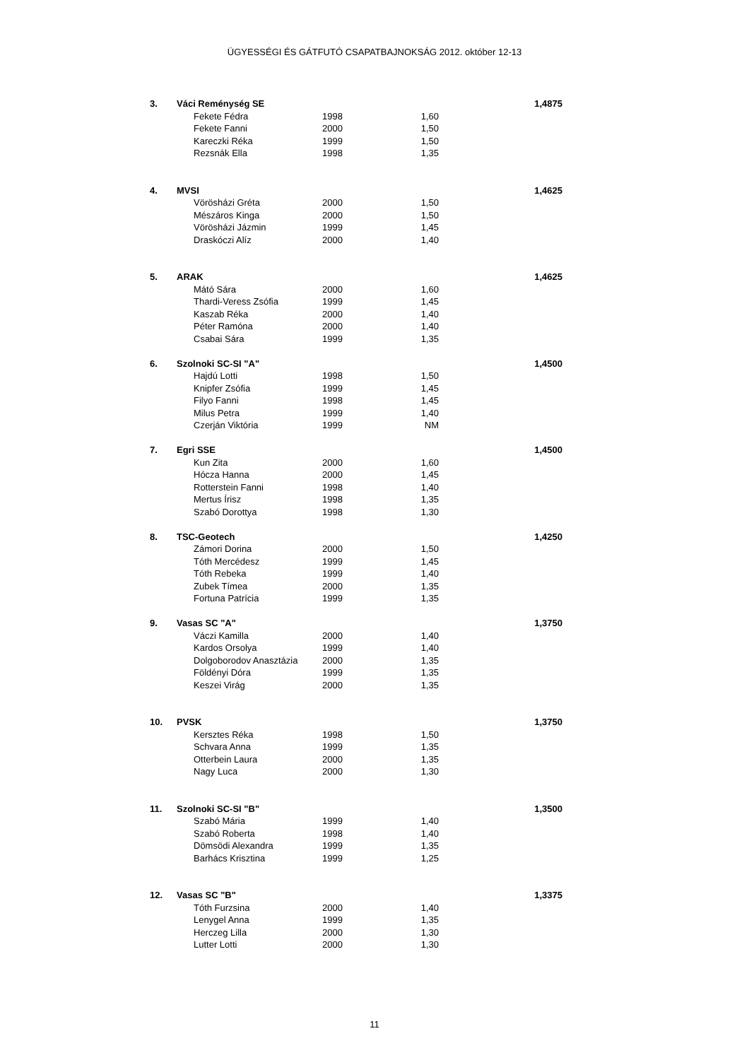ÜGYESSÉGI ÉS GÁTFUTÓ CSAPATBAJNOKSÁG 2012. október 12-13
| 3. | Váci Reménység SE | | | 1,4875 |
| | Fekete Fédra | 1998 | 1,60 | |
| | Fekete Fanni | 2000 | 1,50 | |
| | Kareczki Réka | 1999 | 1,50 | |
| | Rezsnák Ella | 1998 | 1,35 | |
| 4. | MVSI | | | 1,4625 |
| | Vörösházi Gréta | 2000 | 1,50 | |
| | Mészáros Kinga | 2000 | 1,50 | |
| | Vörösházi Jázmin | 1999 | 1,45 | |
| | Draskóczi Alíz | 2000 | 1,40 | |
| 5. | ARAK | | | 1,4625 |
| | Mátó Sára | 2000 | 1,60 | |
| | Thardi-Veress Zsófia | 1999 | 1,45 | |
| | Kaszab Réka | 2000 | 1,40 | |
| | Péter Ramóna | 2000 | 1,40 | |
| | Csabai Sára | 1999 | 1,35 | |
| 6. | Szolnoki SC-SI "A" | | | 1,4500 |
| | Hajdú Lotti | 1998 | 1,50 | |
| | Knipfer Zsófia | 1999 | 1,45 | |
| | Filyo Fanni | 1998 | 1,45 | |
| | Milus Petra | 1999 | 1,40 | |
| | Czerján Viktória | 1999 | NM | |
| 7. | Egri SSE | | | 1,4500 |
| | Kun Zita | 2000 | 1,60 | |
| | Hócza Hanna | 2000 | 1,45 | |
| | Rotterstein Fanni | 1998 | 1,40 | |
| | Mertus Írisz | 1998 | 1,35 | |
| | Szabó Dorottya | 1998 | 1,30 | |
| 8. | TSC-Geotech | | | 1,4250 |
| | Zámori Dorina | 2000 | 1,50 | |
| | Tóth Mercédesz | 1999 | 1,45 | |
| | Tóth Rebeka | 1999 | 1,40 | |
| | Zubek Tímea | 2000 | 1,35 | |
| | Fortuna Patrícia | 1999 | 1,35 | |
| 9. | Vasas SC "A" | | | 1,3750 |
| | Váczi Kamilla | 2000 | 1,40 | |
| | Kardos Orsolya | 1999 | 1,40 | |
| | Dolgoborodov Anasztázia | 2000 | 1,35 | |
| | Földényi Dóra | 1999 | 1,35 | |
| | Keszei Virág | 2000 | 1,35 | |
| 10. | PVSK | | | 1,3750 |
| | Kersztes Réka | 1998 | 1,50 | |
| | Schvara Anna | 1999 | 1,35 | |
| | Otterbein Laura | 2000 | 1,35 | |
| | Nagy Luca | 2000 | 1,30 | |
| 11. | Szolnoki SC-SI "B" | | | 1,3500 |
| | Szabó Mária | 1999 | 1,40 | |
| | Szabó Roberta | 1998 | 1,40 | |
| | Dömsödi Alexandra | 1999 | 1,35 | |
| | Barhács Krisztina | 1999 | 1,25 | |
| 12. | Vasas SC "B" | | | 1,3375 |
| | Tóth Furzsina | 2000 | 1,40 | |
| | Lenygel Anna | 1999 | 1,35 | |
| | Herczeg Lilla | 2000 | 1,30 | |
| | Lutter Lotti | 2000 | 1,30 | |
11